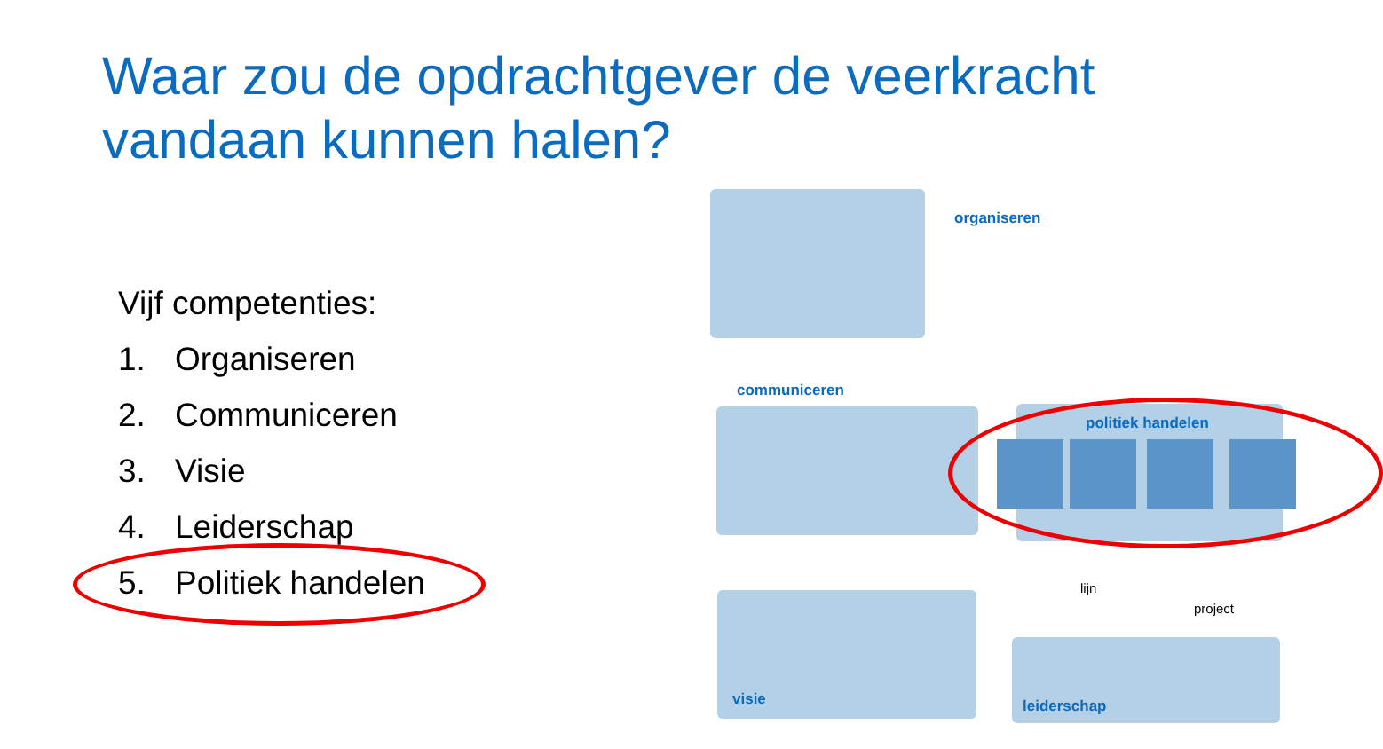Waar zou de opdrachtgever de veerkracht vandaan kunnen halen?
Vijf competenties:
1. Organiseren
2. Communiceren
3. Visie
4. Leiderschap
5. Politiek handelen
organiseren
communiceren
politiek handelen
visie
lijn
project
leiderschap